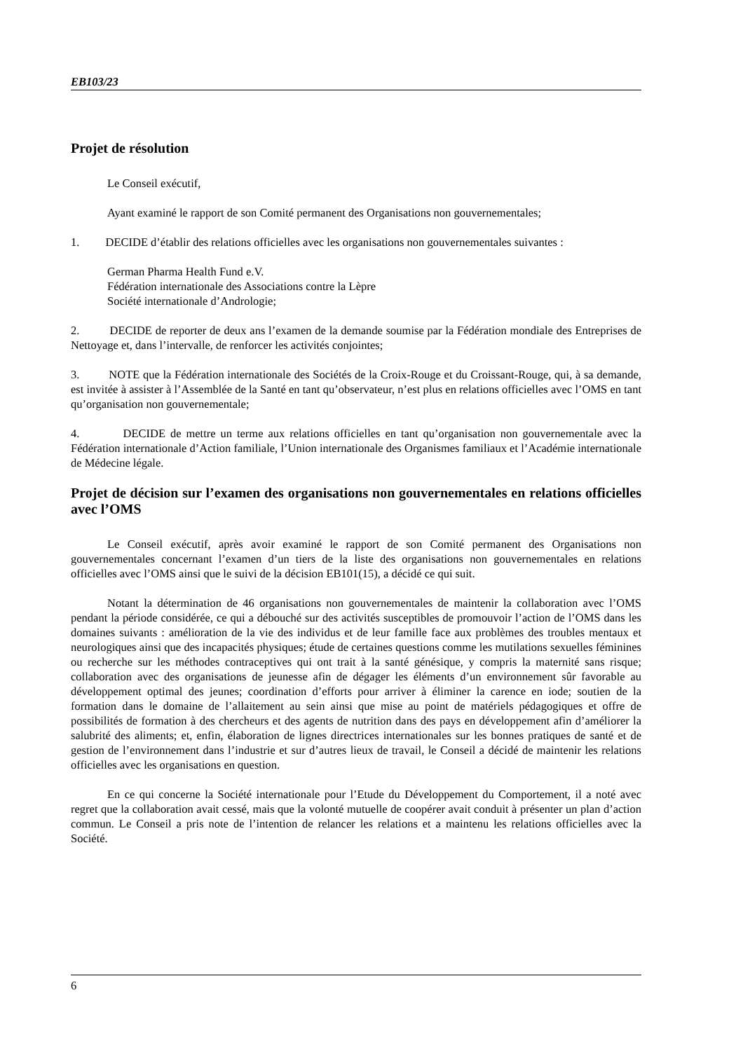EB103/23
Projet de résolution
Le Conseil exécutif,
Ayant examiné le rapport de son Comité permanent des Organisations non gouvernementales;
1. DECIDE d’établir des relations officielles avec les organisations non gouvernementales suivantes :
German Pharma Health Fund e.V.
Fédération internationale des Associations contre la Lèpre
Société internationale d’Andrologie;
2. DECIDE de reporter de deux ans l’examen de la demande soumise par la Fédération mondiale des Entreprises de Nettoyage et, dans l’intervalle, de renforcer les activités conjointes;
3. NOTE que la Fédération internationale des Sociétés de la Croix-Rouge et du Croissant-Rouge, qui, à sa demande, est invitée à assister à l’Assemblée de la Santé en tant qu’observateur, n’est plus en relations officielles avec l’OMS en tant qu’organisation non gouvernementale;
4. DECIDE de mettre un terme aux relations officielles en tant qu’organisation non gouvernementale avec la Fédération internationale d’Action familiale, l’Union internationale des Organismes familiaux et l’Académie internationale de Médecine légale.
Projet de décision sur l’examen des organisations non gouvernementales en relations officielles avec l’OMS
Le Conseil exécutif, après avoir examiné le rapport de son Comité permanent des Organisations non gouvernementales concernant l’examen d’un tiers de la liste des organisations non gouvernementales en relations officielles avec l’OMS ainsi que le suivi de la décision EB101(15), a décidé ce qui suit.
Notant la détermination de 46 organisations non gouvernementales de maintenir la collaboration avec l’OMS pendant la période considérée, ce qui a débouché sur des activités susceptibles de promouvoir l’action de l’OMS dans les domaines suivants : amélioration de la vie des individus et de leur famille face aux problèmes des troubles mentaux et neurologiques ainsi que des incapacités physiques; étude de certaines questions comme les mutilations sexuelles féminines ou recherche sur les méthodes contraceptives qui ont trait à la santé génésique, y compris la maternité sans risque; collaboration avec des organisations de jeunesse afin de dégager les éléments d’un environnement sûr favorable au développement optimal des jeunes; coordination d’efforts pour arriver à éliminer la carence en iode; soutien de la formation dans le domaine de l’allaitement au sein ainsi que mise au point de matériels pédagogiques et offre de possibilités de formation à des chercheurs et des agents de nutrition dans des pays en développement afin d’améliorer la salubrité des aliments; et, enfin, élaboration de lignes directrices internationales sur les bonnes pratiques de santé et de gestion de l’environnement dans l’industrie et sur d’autres lieux de travail, le Conseil a décidé de maintenir les relations officielles avec les organisations en question.
En ce qui concerne la Société internationale pour l’Etude du Développement du Comportement, il a noté avec regret que la collaboration avait cessé, mais que la volonté mutuelle de coopérer avait conduit à présenter un plan d’action commun. Le Conseil a pris note de l’intention de relancer les relations et a maintenu les relations officielles avec la Société.
6